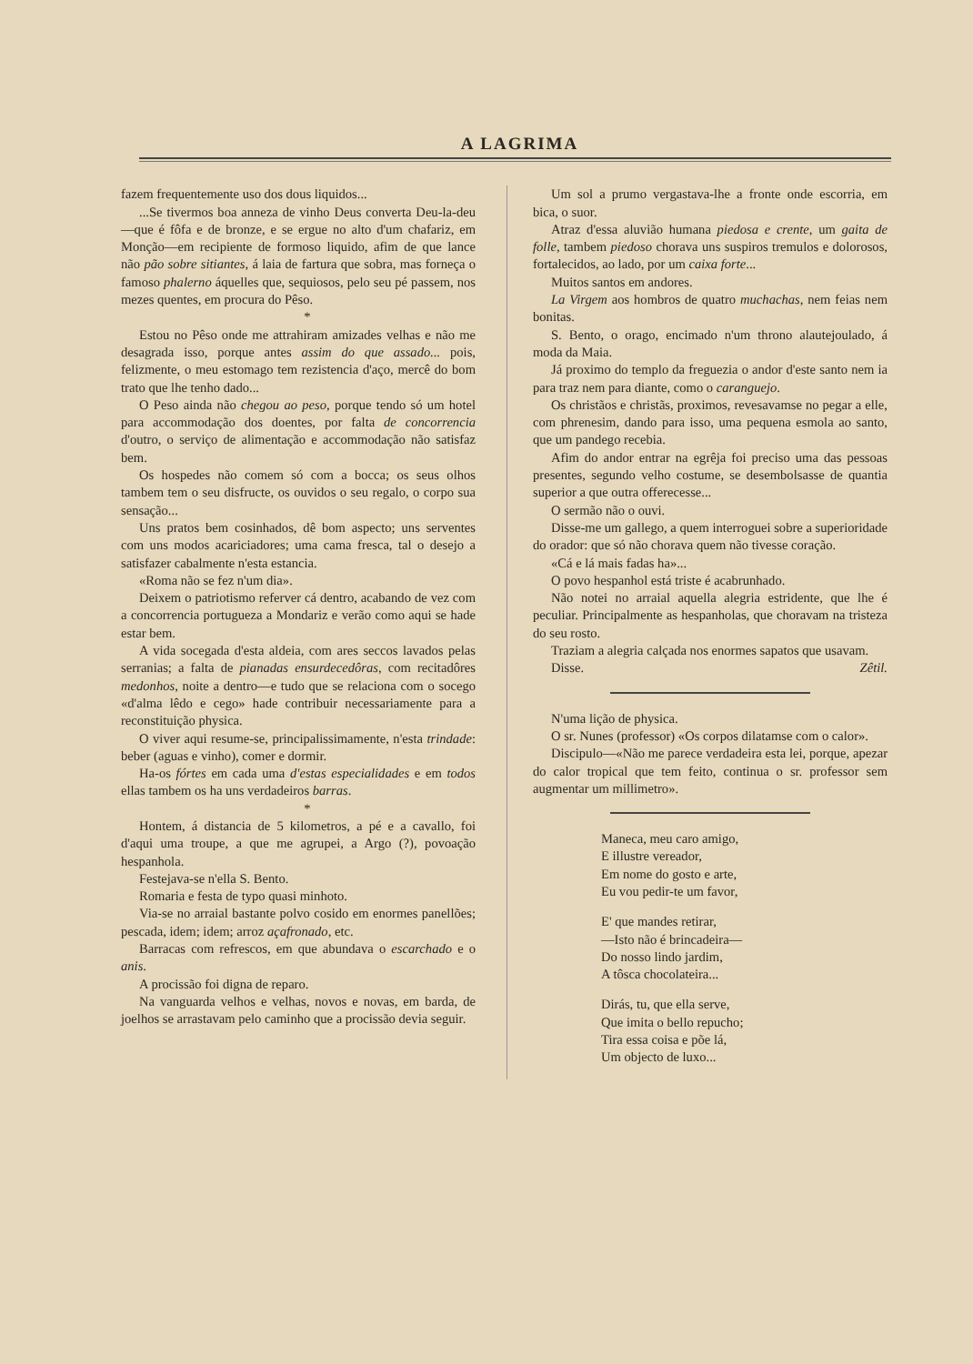A LAGRIMA
fazem frequentemente uso dos dous liquidos...
...Se tivermos boa anneza de vinho Deus converta Deu-la-deu—que é fôfa e de bronze, e se ergue no alto d'um chafariz, em Monção—em recipiente de formoso liquido, afim de que lance não pão sobre sitiantes, á laia de fartura que sobra, mas forneça o famoso phalerno áquelles que, sequiosos, pelo seu pé passem, nos mezes quentes, em procura do Pêso.
*
Estou no Pêso onde me attrahiram amizades velhas e não me desagrada isso, porque antes assim do que assado... pois, felizmente, o meu estomago tem rezistencia d'aço, mercê do bom trato que lhe tenho dado...
O Peso ainda não chegou ao peso, porque tendo só um hotel para accommodação dos doentes, por falta de concorrencia d'outro, o serviço de alimentação e accommodação não satisfaz bem.
Os hospedes não comem só com a bocca; os seus olhos tambem tem o seu disfructe, os ouvidos o seu regalo, o corpo sua sensação...
Uns pratos bem cosinhados, dê bom aspecto; uns serventes com uns modos acariciadores; uma cama fresca, tal o desejo a satisfazer cabalmente n'esta estancia.
«Roma não se fez n'um dia».
Deixem o patriotismo referver cá dentro, acabando de vez com a concorrencia portugueza a Mondariz e verão como aqui se hade estar bem.
A vida socegada d'esta aldeia, com ares seccos lavados pelas serranias; a falta de pianadas ensurdecedôras, com recitadôres medonhos, noite a dentro—e tudo que se relaciona com o socego «d'alma lêdo e cego» hade contribuir necessariamente para a reconstituição physica.
O viver aqui resume-se, principalissimamente, n'esta trindade: beber (aguas e vinho), comer e dormir.
Ha-os fórtes em cada uma d'estas especialidades e em todos ellas tambem os ha uns verdadeiros barras.
*
Hontem, á distancia de 5 kilometros, a pé e a cavallo, foi d'aqui uma troupe, a que me agrupei, a Argo (?), povoação hespanhola.
Festejava-se n'ella S. Bento.
Romaria e festa de typo quasi minhoto.
Via-se no arraial bastante polvo cosido em enormes panellões; pescada, idem; idem; arroz açafronado, etc.
Barracas com refrescos, em que abundava o escarchado e o anis.
A procissão foi digna de reparo.
Na vanguarda velhos e velhas, novos e novas, em barda, de joelhos se arrastavam pelo caminho que a procissão devia seguir.
Um sol a prumo vergastava-lhe a fronte onde escorria, em bica, o suor.
Atraz d'essa aluvião humana piedosa e crente, um gaita de folle, tambem piedoso chorava uns suspiros tremulos e dolorosos, fortalecidos, ao lado, por um caixa forte...
Muitos santos em andores.
La Virgem aos hombros de quatro muchachas, nem feias nem bonitas.
S. Bento, o orago, encimado n'um throno alautejoulado, á moda da Maia.
Já proximo do templo da freguezia o andor d'este santo nem ia para traz nem para diante, como o caranguejo.
Os christãos e christãs, proximos, revesavamse no pegar a elle, com phrenesim, dando para isso, uma pequena esmola ao santo, que um pandego recebia.
Afim do andor entrar na egrêja foi preciso uma das pessoas presentes, segundo velho costume, se desembolsasse de quantia superior a que outra offerecesse...
O sermão não o ouvi.
Disse-me um gallego, a quem interroguei sobre a superioridade do orador: que só não chorava quem não tivesse coração.
«Cá e lá mais fadas ha»...
O povo hespanhol está triste é acabrunhado.
Não notei no arraial aquella alegria estridente, que lhe é peculiar. Principalmente as hespanholas, que choravam na tristeza do seu rosto.
Traziam a alegria calçada nos enormes sapatos que usavam.
Disse. Zêtil.
N'uma lição de physica.
O sr. Nunes (professor) «Os corpos dilatamse com o calor».
Discipulo—«Não me parece verdadeira esta lei, porque, apezar do calor tropical que tem feito, continua o sr. professor sem augmentar um millimetro».
Maneca, meu caro amigo,
E illustre vereador,
Em nome do gosto e arte,
Eu vou pedir-te um favor,
E' que mandes retirar,
—Isto não é brincadeira—
Do nosso lindo jardim,
A tôsca chocolateira...
Dirás, tu, que ella serve,
Que imita o bello repucho;
Tira essa coisa e põe lá,
Um objecto de luxo...